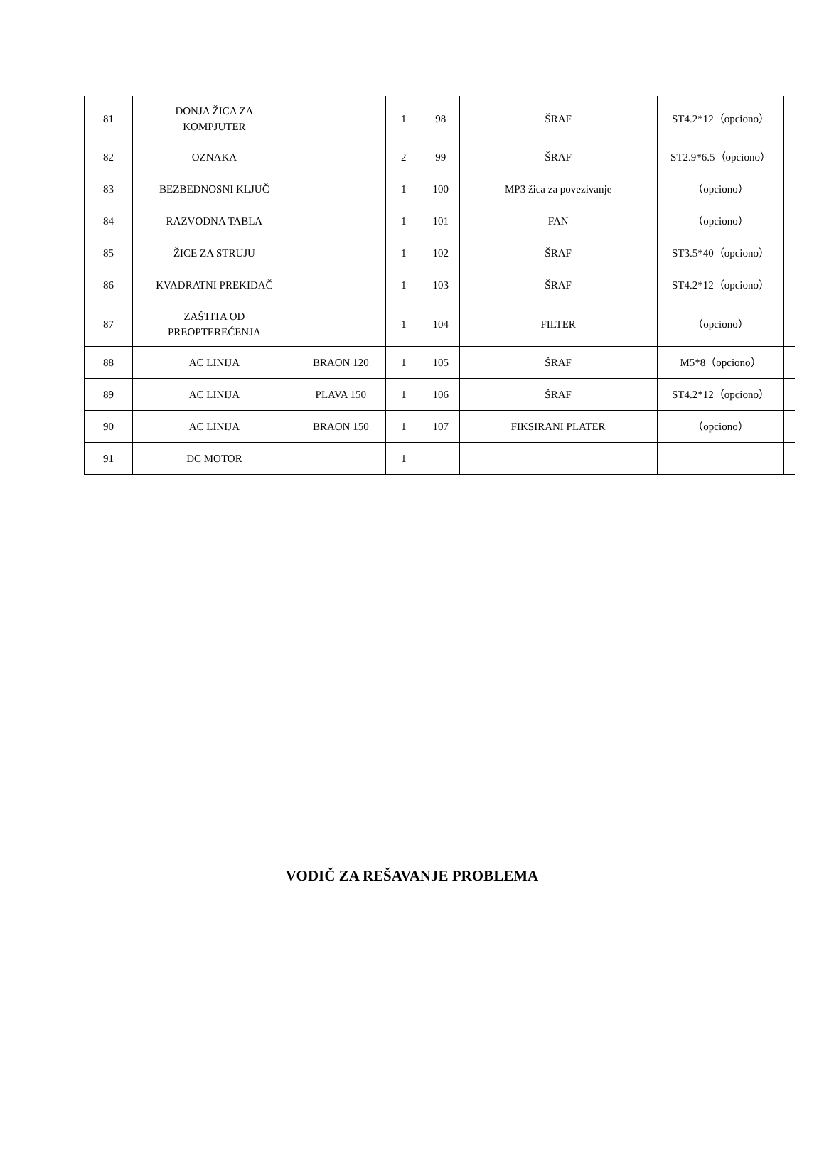| 81 | DONJA ŽICA ZA KOMPJUTER | | 1 | 98 | ŠRAF | ST4.2*12（opciono） | |
| 82 | OZNAKA | | 2 | 99 | ŠRAF | ST2.9*6.5（opciono） | |
| 83 | BEZBEDNOSNI KLJUČ | | 1 | 100 | MP3 žica za povezivanje | （opciono） | |
| 84 | RAZVODNA TABLA | | 1 | 101 | FAN | （opciono） | |
| 85 | ŽICE ZA STRUJU | | 1 | 102 | ŠRAF | ST3.5*40（opciono） | |
| 86 | KVADRATNI PREKIDAČ | | 1 | 103 | ŠRAF | ST4.2*12（opciono） | |
| 87 | ZAŠTITA OD PREOPTEREĆENJA | | 1 | 104 | FILTER | （opciono） | |
| 88 | AC LINIJA | BRAON 120 | 1 | 105 | ŠRAF | M5*8（opciono） | |
| 89 | AC LINIJA | PLAVA 150 | 1 | 106 | ŠRAF | ST4.2*12（opciono） | |
| 90 | AC LINIJA | BRAON 150 | 1 | 107 | FIKSIRANI PLATER | （opciono） | |
| 91 | DC MOTOR | | 1 | | | | |
VODIČ ZA REŠAVANJE PROBLEMA